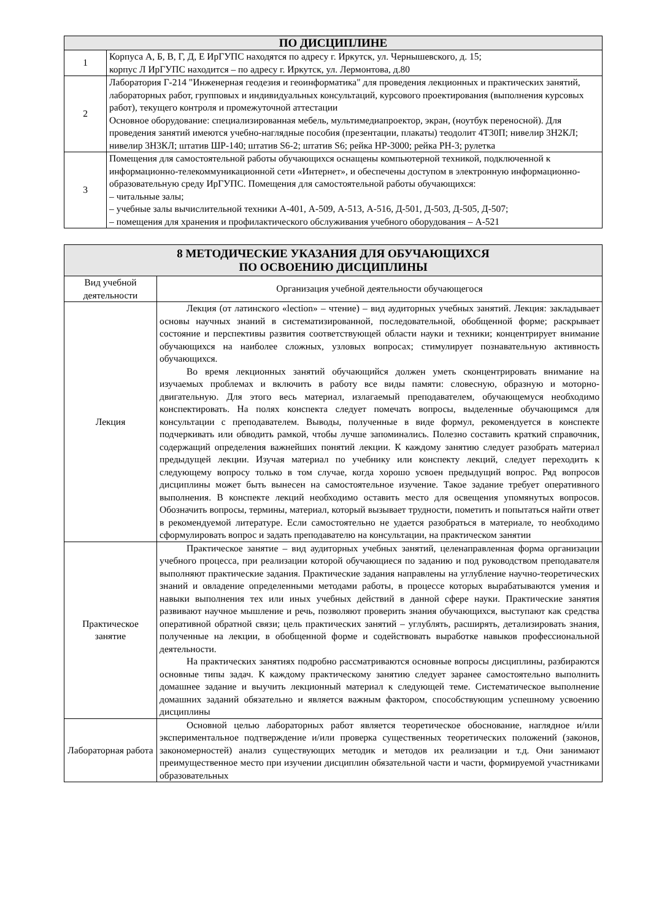| ПО ДИСЦИПЛИНЕ | |
| --- | --- |
| 1 | Корпуса А, Б, В, Г, Д, Е ИрГУПС находятся по адресу г. Иркутск, ул. Чернышевского, д. 15; корпус Л ИрГУПС находится – по адресу г. Иркутск, ул. Лермонтова, д.80 |
| 2 | Лаборатория Г-214 "Инженерная геодезия и геоинформатика" для проведения лекционных и практических занятий, лабораторных работ, групповых и индивидуальных консультаций, курсового проектирования (выполнения курсовых работ), текущего контроля и промежуточной аттестации Основное оборудование: специализированная мебель, мультимедиапроектор, экран, (ноутбук переносной). Для проведения занятий имеются учебно-наглядные пособия (презентации, плакаты) теодолит 4Т30П; нивелир 3Н2КЛ; нивелир 3Н3КЛ; штатив ШР-140; штатив S6-2; штатив S6; рейка НР-3000; рейка РН-3; рулетка |
| 3 | Помещения для самостоятельной работы обучающихся оснащены компьютерной техникой, подключенной к информационно-телекоммуникационной сети «Интернет», и обеспечены доступом в электронную информационно-образовательную среду ИрГУПС. Помещения для самостоятельной работы обучающихся: – читальные залы; – учебные залы вычислительной техники А-401, А-509, А-513, А-516, Д-501, Д-503, Д-505, Д-507; – помещения для хранения и профилактического обслуживания учебного оборудования – А-521 |
| 8 МЕТОДИЧЕСКИЕ УКАЗАНИЯ ДЛЯ ОБУЧАЮЩИХСЯ ПО ОСВОЕНИЮ ДИСЦИПЛИНЫ | |
| --- | --- |
| Вид учебной деятельности | Организация учебной деятельности обучающегося |
| Лекция | Лекция (от латинского «lection» – чтение) – вид аудиторных учебных занятий. Лекция: закладывает основы научных знаний в систематизированной, последовательной, обобщенной форме; раскрывает состояние и перспективы развития соответствующей области науки и техники; концентрирует внимание обучающихся на наиболее сложных, узловых вопросах; стимулирует познавательную активность обучающихся. Во время лекционных занятий обучающийся должен уметь сконцентрировать внимание на изучаемых проблемах и включить в работу все виды памяти: словесную, образную и моторно-двигательную. Для этого весь материал, излагаемый преподавателем, обучающемуся необходимо конспектировать. На полях конспекта следует помечать вопросы, выделенные обучающимся для консультации с преподавателем. Выводы, полученные в виде формул, рекомендуется в конспекте подчеркивать или обводить рамкой, чтобы лучше запоминались. Полезно составить краткий справочник, содержащий определения важнейших понятий лекции. К каждому занятию следует разобрать материал предыдущей лекции. Изучая материал по учебнику или конспекту лекций, следует переходить к следующему вопросу только в том случае, когда хорошо усвоен предыдущий вопрос. Ряд вопросов дисциплины может быть вынесен на самостоятельное изучение. Такое задание требует оперативного выполнения. В конспекте лекций необходимо оставить место для освещения упомянутых вопросов. Обозначить вопросы, термины, материал, который вызывает трудности, пометить и попытаться найти ответ в рекомендуемой литературе. Если самостоятельно не удается разобраться в материале, то необходимо сформулировать вопрос и задать преподавателю на консультации, на практическом занятии |
| Практическое занятие | Практическое занятие – вид аудиторных учебных занятий, целенаправленная форма организации учебного процесса, при реализации которой обучающиеся по заданию и под руководством преподавателя выполняют практические задания. Практические задания направлены на углубление научно-теоретических знаний и овладение определенными методами работы, в процессе которых вырабатываются умения и навыки выполнения тех или иных учебных действий в данной сфере науки. Практические занятия развивают научное мышление и речь, позволяют проверить знания обучающихся, выступают как средства оперативной обратной связи; цель практических занятий – углублять, расширять, детализировать знания, полученные на лекции, в обобщенной форме и содействовать выработке навыков профессиональной деятельности. На практических занятиях подробно рассматриваются основные вопросы дисциплины, разбираются основные типы задач. К каждому практическому занятию следует заранее самостоятельно выполнить домашнее задание и выучить лекционный материал к следующей теме. Систематическое выполнение домашних заданий обязательно и является важным фактором, способствующим успешному усвоению дисциплины |
| Лабораторная работа | Основной целью лабораторных работ является теоретическое обоснование, наглядное и/или экспериментальное подтверждение и/или проверка существенных теоретических положений (законов, закономерностей) анализ существующих методик и методов их реализации и т.д. Они занимают преимущественное место при изучении дисциплин обязательной части и части, формируемой участниками образовательных |